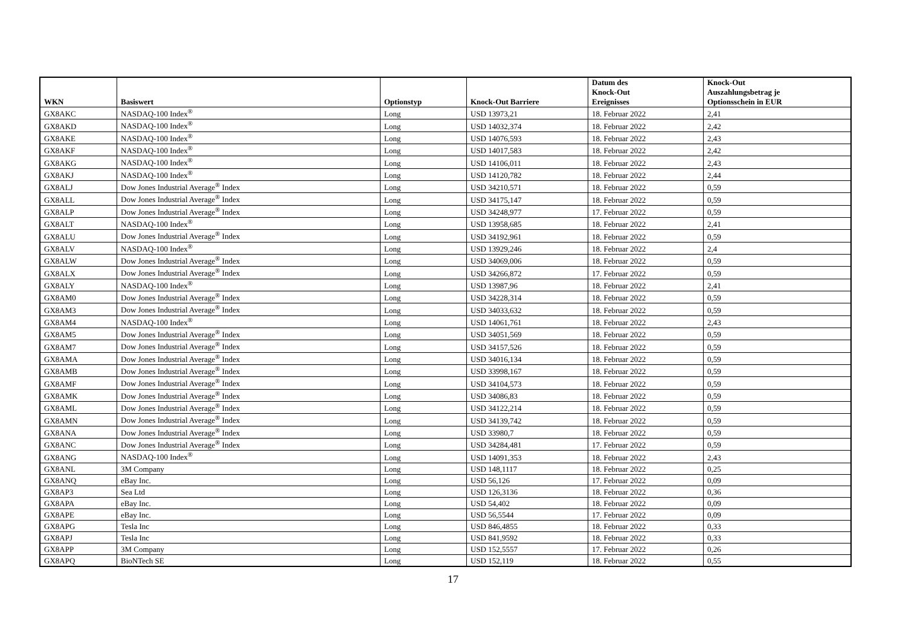| WKN | Basiswert | Optionstyp | Knock-Out Barriere | Datum des Knock-Out Ereignisses | Knock-Out Auszahlungsbetrag je Optionsschein in EUR |
| --- | --- | --- | --- | --- | --- |
| GX8AKC | NASDAQ-100 Index<sup>®</sup> | Long | USD 13973,21 | 18. Februar 2022 | 2,41 |
| GX8AKD | NASDAQ-100 Index<sup>®</sup> | Long | USD 14032,374 | 18. Februar 2022 | 2,42 |
| GX8AKE | NASDAQ-100 Index<sup>®</sup> | Long | USD 14076,593 | 18. Februar 2022 | 2,43 |
| GX8AKF | NASDAQ-100 Index<sup>®</sup> | Long | USD 14017,583 | 18. Februar 2022 | 2,42 |
| GX8AKG | NASDAQ-100 Index<sup>®</sup> | Long | USD 14106,011 | 18. Februar 2022 | 2,43 |
| GX8AKJ | NASDAQ-100 Index<sup>®</sup> | Long | USD 14120,782 | 18. Februar 2022 | 2,44 |
| GX8ALJ | Dow Jones Industrial Average<sup>®</sup> Index | Long | USD 34210,571 | 18. Februar 2022 | 0,59 |
| GX8ALL | Dow Jones Industrial Average<sup>®</sup> Index | Long | USD 34175,147 | 18. Februar 2022 | 0,59 |
| GX8ALP | Dow Jones Industrial Average<sup>®</sup> Index | Long | USD 34248,977 | 17. Februar 2022 | 0,59 |
| GX8ALT | NASDAQ-100 Index<sup>®</sup> | Long | USD 13958,685 | 18. Februar 2022 | 2,41 |
| GX8ALU | Dow Jones Industrial Average<sup>®</sup> Index | Long | USD 34192,961 | 18. Februar 2022 | 0,59 |
| GX8ALV | NASDAQ-100 Index<sup>®</sup> | Long | USD 13929,246 | 18. Februar 2022 | 2,4 |
| GX8ALW | Dow Jones Industrial Average<sup>®</sup> Index | Long | USD 34069,006 | 18. Februar 2022 | 0,59 |
| GX8ALX | Dow Jones Industrial Average<sup>®</sup> Index | Long | USD 34266,872 | 17. Februar 2022 | 0,59 |
| GX8ALY | NASDAQ-100 Index<sup>®</sup> | Long | USD 13987,96 | 18. Februar 2022 | 2,41 |
| GX8AM0 | Dow Jones Industrial Average<sup>®</sup> Index | Long | USD 34228,314 | 18. Februar 2022 | 0,59 |
| GX8AM3 | Dow Jones Industrial Average<sup>®</sup> Index | Long | USD 34033,632 | 18. Februar 2022 | 0,59 |
| GX8AM4 | NASDAQ-100 Index<sup>®</sup> | Long | USD 14061,761 | 18. Februar 2022 | 2,43 |
| GX8AM5 | Dow Jones Industrial Average<sup>®</sup> Index | Long | USD 34051,569 | 18. Februar 2022 | 0,59 |
| GX8AM7 | Dow Jones Industrial Average<sup>®</sup> Index | Long | USD 34157,526 | 18. Februar 2022 | 0,59 |
| GX8AMA | Dow Jones Industrial Average<sup>®</sup> Index | Long | USD 34016,134 | 18. Februar 2022 | 0,59 |
| GX8AMB | Dow Jones Industrial Average<sup>®</sup> Index | Long | USD 33998,167 | 18. Februar 2022 | 0,59 |
| GX8AMF | Dow Jones Industrial Average<sup>®</sup> Index | Long | USD 34104,573 | 18. Februar 2022 | 0,59 |
| GX8AMK | Dow Jones Industrial Average<sup>®</sup> Index | Long | USD 34086,83 | 18. Februar 2022 | 0,59 |
| GX8AML | Dow Jones Industrial Average<sup>®</sup> Index | Long | USD 34122,214 | 18. Februar 2022 | 0,59 |
| GX8AMN | Dow Jones Industrial Average<sup>®</sup> Index | Long | USD 34139,742 | 18. Februar 2022 | 0,59 |
| GX8ANA | Dow Jones Industrial Average<sup>®</sup> Index | Long | USD 33980,7 | 18. Februar 2022 | 0,59 |
| GX8ANC | Dow Jones Industrial Average<sup>®</sup> Index | Long | USD 34284,481 | 17. Februar 2022 | 0,59 |
| GX8ANG | NASDAQ-100 Index<sup>®</sup> | Long | USD 14091,353 | 18. Februar 2022 | 2,43 |
| GX8ANL | 3M Company | Long | USD 148,1117 | 18. Februar 2022 | 0,25 |
| GX8ANQ | eBay Inc. | Long | USD 56,126 | 17. Februar 2022 | 0,09 |
| GX8AP3 | Sea Ltd | Long | USD 126,3136 | 18. Februar 2022 | 0,36 |
| GX8APA | eBay Inc. | Long | USD 54,402 | 18. Februar 2022 | 0,09 |
| GX8APE | eBay Inc. | Long | USD 56,5544 | 17. Februar 2022 | 0,09 |
| GX8APG | Tesla Inc | Long | USD 846,4855 | 18. Februar 2022 | 0,33 |
| GX8APJ | Tesla Inc | Long | USD 841,9592 | 18. Februar 2022 | 0,33 |
| GX8APP | 3M Company | Long | USD 152,5557 | 17. Februar 2022 | 0,26 |
| GX8APQ | BioNTech SE | Long | USD 152,119 | 18. Februar 2022 | 0,55 |
17